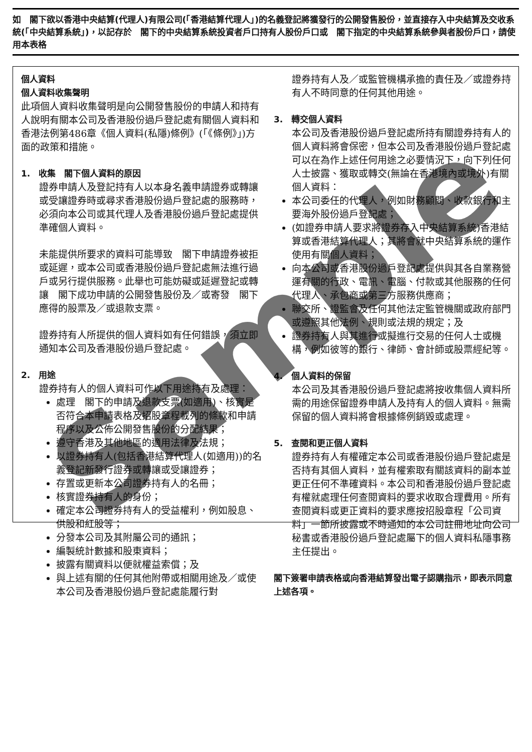如　閣下欲以香港中央結算(代理人)有限公司(「香港結算代理人」)的名義登記將獲發行的公開發售股份，並直接存入中央結算及交收系統(「中央結算系統」)，以記存於　閣下的中央結算系統投資者戶口持有人股份戶口或　閣下指定的中央結算系統參與者股份戶口，請使用本表格
個人資料
個人資料收集聲明
此項個人資料收集聲明是向公開發售股份的申請人和持有人說明有關本公司及香港股份過戶登記處有關個人資料和香港法例第486章《個人資料(私隱)條例》(「《條例》」)方面的政策和措施。
1.　收集　閣下個人資料的原因
證券申請人及登記持有人以本身名義申請證券或轉讓或受讓證券時或尋求香港股份過戶登記處的服務時，必須向本公司或其代理人及香港股份過戶登記處提供準確個人資料。
未能提供所要求的資料可能導致　閣下申請證券被拒或延遲，或本公司或香港股份過戶登記處無法進行過戶或另行提供服務。此舉也可能妨礙或延遲登記或轉讓　閣下成功申請的公開發售股份及／或寄發　閣下應得的股票及／或退款支票。
證券持有人所提供的個人資料如有任何錯誤，須立即通知本公司及香港股份過戶登記處。
2.　用途
證券持有人的個人資料可作以下用途持有及處理：
處理　閣下的申請及退款支票(如適用)、核實是否符合本申請表格及招股章程載列的條款和申請程序以及公佈公開發售股份的分配結果；
遵守香港及其他地區的適用法律及法規；
以證券持有人(包括香港結算代理人(如適用))的名義登記新發行證券或轉讓或受讓證券；
存置或更新本公司證券持有人的名冊；
核實證券持有人的身份；
確定本公司證券持有人的受益權利，例如股息、供股和紅股等；
分發本公司及其附屬公司的通訊；
編製統計數據和股東資料；
披露有關資料以便就權益索償；及
與上述有關的任何其他附帶或相關用途及／或使本公司及香港股份過戶登記處能履行對
證券持有人及／或監管機構承擔的責任及／或證券持有人不時同意的任何其他用途。
3.　轉交個人資料
本公司及香港股份過戶登記處所持有關證券持有人的個人資料將會保密，但本公司及香港股份過戶登記處可以在為作上述任何用途之必要情況下，向下列任何人士披露、獲取或轉交(無論在香港境內或境外)有關個人資料：
本公司委任的代理人，例如財務顧問、收款銀行和主要海外股份過戶登記處；
(如證券申請人要求將證券存入中央結算系統)香港結算或香港結算代理人；其將會就中央結算系統的運作使用有關個人資料；
向本公司或香港股份過戶登記處提供與其各自業務營運有關的行政、電訊、電腦、付款或其他服務的任何代理人、承包商或第三方服務供應商；
聯交所、證監會及任何其他法定監管機關或政府部門或遵照其他法例、規則或法規的規定；及
證券持有人與其進行或擬進行交易的任何人士或機構，例如彼等的銀行、律師、會計師或股票經紀等。
4.　個人資料的保留
本公司及其香港股份過戶登記處將按收集個人資料所需的用途保留證券申請人及持有人的個人資料。無需保留的個人資料將會根據條例銷毀或處理。
5.　查閱和更正個人資料
證券持有人有權確定本公司或香港股份過戶登記處是否持有其個人資料，並有權索取有關該資料的副本並更正任何不準確資料。本公司和香港股份過戶登記處有權就處理任何查閱資料的要求收取合理費用。所有查閱資料或更正資料的要求應按招股章程「公司資料」一節所披露或不時通知的本公司註冊地址向公司秘書或香港股份過戶登記處屬下的個人資料私隱事務主任提出。
閣下簽署申請表格或向香港結算發出電子認購指示，即表示同意上述各項。
Sample